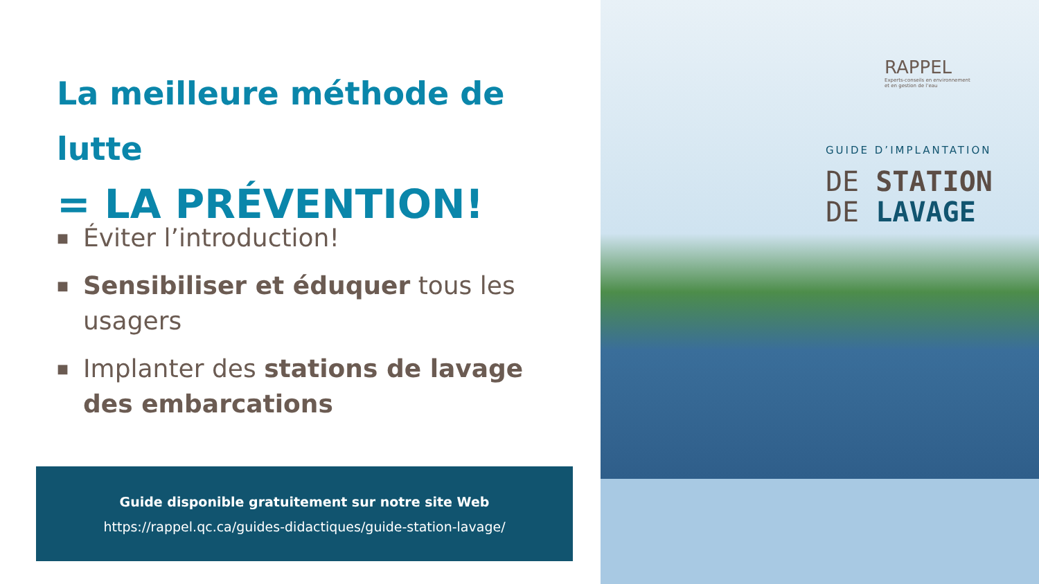La meilleure méthode de lutte
= LA PRÉVENTION!
■ Éviter l’introduction!
■ Sensibiliser et éduquer tous les usagers
■ Implanter des stations de lavage des embarcations
Guide disponible gratuitement sur notre site Web
https://rappel.qc.ca/guides-didactiques/guide-station-lavage/
RAPPEL
Experts-conseils en environnement
et en gestion de l’eau
GUIDE D’IMPLANTATION
DE STATION
DE LAVAGE